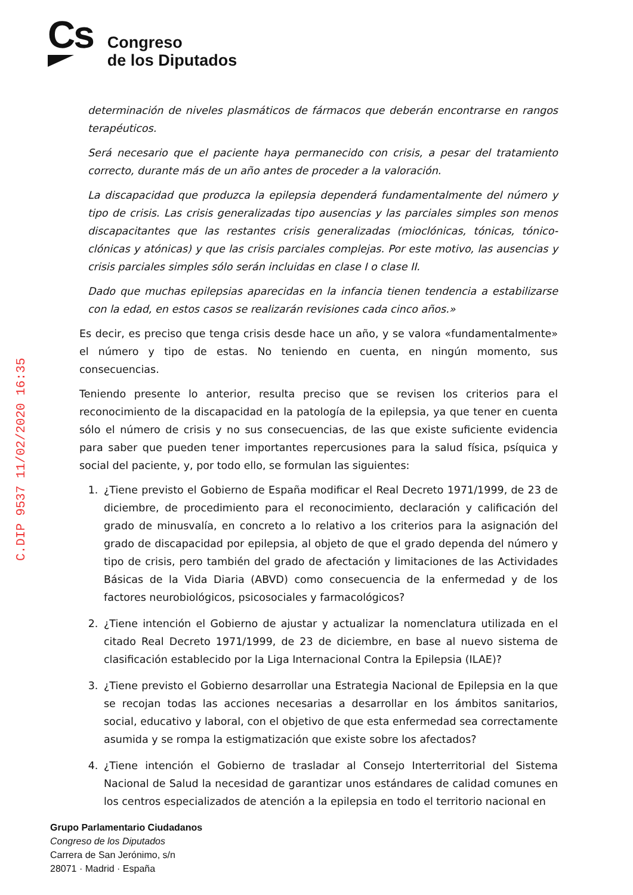Cs
Congreso
de los Diputados
C.DIP 9537 11/02/2020 16:35
determinación de niveles plasmáticos de fármacos que deberán encontrarse en rangos terapéuticos.
Será necesario que el paciente haya permanecido con crisis, a pesar del tratamiento correcto, durante más de un año antes de proceder a la valoración.
La discapacidad que produzca la epilepsia dependerá fundamentalmente del número y tipo de crisis. Las crisis generalizadas tipo ausencias y las parciales simples son menos discapacitantes que las restantes crisis generalizadas (mioclónicas, tónicas, tónico-clónicas y atónicas) y que las crisis parciales complejas. Por este motivo, las ausencias y crisis parciales simples sólo serán incluidas en clase I o clase II.
Dado que muchas epilepsias aparecidas en la infancia tienen tendencia a estabilizarse con la edad, en estos casos se realizarán revisiones cada cinco años.»
Es decir, es preciso que tenga crisis desde hace un año, y se valora «fundamentalmente» el número y tipo de estas. No teniendo en cuenta, en ningún momento, sus consecuencias.
Teniendo presente lo anterior, resulta preciso que se revisen los criterios para el reconocimiento de la discapacidad en la patología de la epilepsia, ya que tener en cuenta sólo el número de crisis y no sus consecuencias, de las que existe suficiente evidencia para saber que pueden tener importantes repercusiones para la salud física, psíquica y social del paciente, y, por todo ello, se formulan las siguientes:
1. ¿Tiene previsto el Gobierno de España modificar el Real Decreto 1971/1999, de 23 de diciembre, de procedimiento para el reconocimiento, declaración y calificación del grado de minusvalía, en concreto a lo relativo a los criterios para la asignación del grado de discapacidad por epilepsia, al objeto de que el grado dependa del número y tipo de crisis, pero también del grado de afectación y limitaciones de las Actividades Básicas de la Vida Diaria (ABVD) como consecuencia de la enfermedad y de los factores neurobiológicos, psicosociales y farmacológicos?
2. ¿Tiene intención el Gobierno de ajustar y actualizar la nomenclatura utilizada en el citado Real Decreto 1971/1999, de 23 de diciembre, en base al nuevo sistema de clasificación establecido por la Liga Internacional Contra la Epilepsia (ILAE)?
3. ¿Tiene previsto el Gobierno desarrollar una Estrategia Nacional de Epilepsia en la que se recojan todas las acciones necesarias a desarrollar en los ámbitos sanitarios, social, educativo y laboral, con el objetivo de que esta enfermedad sea correctamente asumida y se rompa la estigmatización que existe sobre los afectados?
4. ¿Tiene intención el Gobierno de trasladar al Consejo Interterritorial del Sistema Nacional de Salud la necesidad de garantizar unos estándares de calidad comunes en los centros especializados de atención a la epilepsia en todo el territorio nacional en
Grupo Parlamentario Ciudadanos
Congreso de los Diputados
Carrera de San Jerónimo, s/n
28071 · Madrid · España